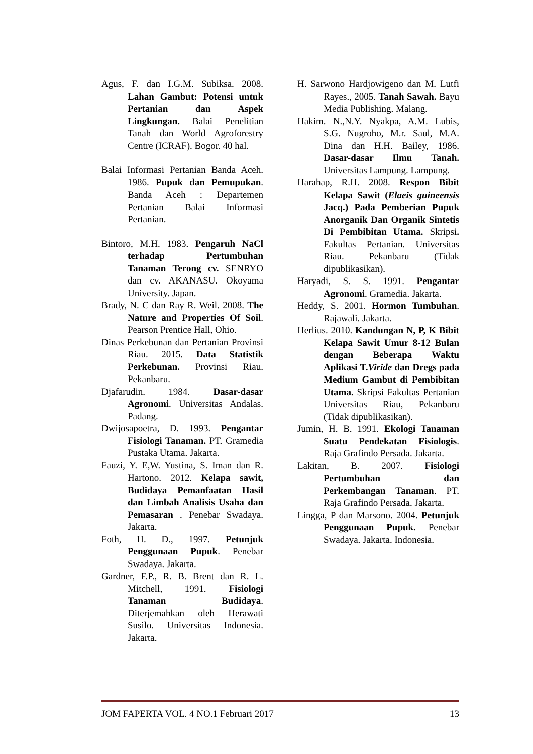Agus, F. dan I.G.M. Subiksa. 2008. Lahan Gambut: Potensi untuk Pertanian dan Aspek Lingkungan. Balai Penelitian Tanah dan World Agroforestry Centre (ICRAF). Bogor. 40 hal.
Balai Informasi Pertanian Banda Aceh. 1986. Pupuk dan Pemupukan. Banda Aceh : Departemen Pertanian Balai Informasi Pertanian.
Bintoro, M.H. 1983. Pengaruh NaCl terhadap Pertumbuhan Tanaman Terong cv. SENRYO dan cv. AKANASU. Okoyama University. Japan.
Brady, N. C dan Ray R. Weil. 2008. The Nature and Properties Of Soil. Pearson Prentice Hall, Ohio.
Dinas Perkebunan dan Pertanian Provinsi Riau. 2015. Data Statistik Perkebunan. Provinsi Riau. Pekanbaru.
Djafarudin. 1984. Dasar-dasar Agronomi. Universitas Andalas. Padang.
Dwijosapoetra, D. 1993. Pengantar Fisiologi Tanaman. PT. Gramedia Pustaka Utama. Jakarta.
Fauzi, Y. E,W. Yustina, S. Iman dan R. Hartono. 2012. Kelapa sawit, Budidaya Pemanfaatan Hasil dan Limbah Analisis Usaha dan Pemasaran . Penebar Swadaya. Jakarta.
Foth, H. D., 1997. Petunjuk Penggunaan Pupuk. Penebar Swadaya. Jakarta.
Gardner, F.P., R. B. Brent dan R. L. Mitchell, 1991. Fisiologi Tanaman Budidaya. Diterjemahkan oleh Herawati Susilo. Universitas Indonesia. Jakarta.
H. Sarwono Hardjowigeno dan M. Lutfi Rayes., 2005. Tanah Sawah. Bayu Media Publishing. Malang.
Hakim. N.,N.Y. Nyakpa, A.M. Lubis, S.G. Nugroho, M.r. Saul, M.A. Dina dan H.H. Bailey, 1986. Dasar-dasar Ilmu Tanah. Universitas Lampung. Lampung.
Harahap, R.H. 2008. Respon Bibit Kelapa Sawit (Elaeis guineensis Jacq.) Pada Pemberian Pupuk Anorganik Dan Organik Sintetis Di Pembibitan Utama. Skripsi. Fakultas Pertanian. Universitas Riau. Pekanbaru (Tidak dipublikasikan).
Haryadi, S. S. 1991. Pengantar Agronomi. Gramedia. Jakarta.
Heddy, S. 2001. Hormon Tumbuhan. Rajawali. Jakarta.
Herlius. 2010. Kandungan N, P, K Bibit Kelapa Sawit Umur 8-12 Bulan dengan Beberapa Waktu Aplikasi T.Viride dan Dregs pada Medium Gambut di Pembibitan Utama. Skripsi Fakultas Pertanian Universitas Riau, Pekanbaru (Tidak dipublikasikan).
Jumin, H. B. 1991. Ekologi Tanaman Suatu Pendekatan Fisiologis. Raja Grafindo Persada. Jakarta.
Lakitan, B. 2007. Fisiologi Pertumbuhan dan Perkembangan Tanaman. PT. Raja Grafindo Persada. Jakarta.
Lingga, P dan Marsono. 2004. Petunjuk Penggunaan Pupuk. Penebar Swadaya. Jakarta. Indonesia.
JOM FAPERTA VOL. 4 NO.1 Februari 2017 13